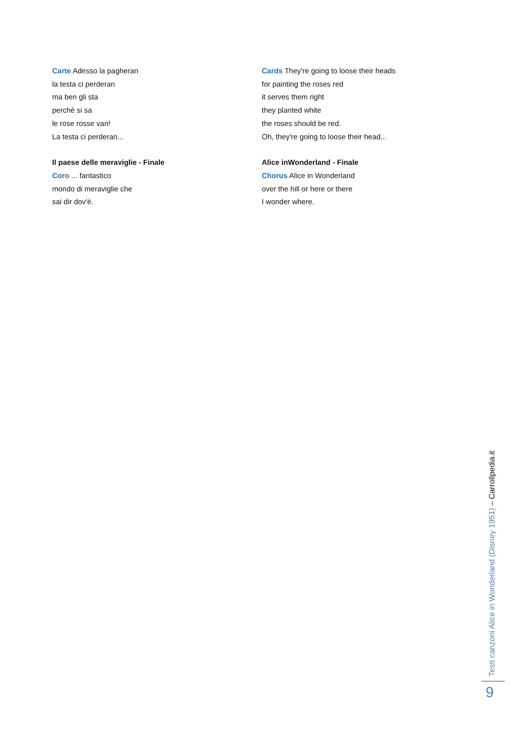Carte Adesso la pagheran
la testa ci perderan
ma ben gli sta
perchè si sa
le rose rosse van!
La testa ci perderan...
Il paese delle meraviglie - Finale
Coro ... fantastico
mondo di meraviglie che
sai dir dov'è.
Cards They're going to loose their heads
for painting the roses red
it serves them right
they planted white
the roses should be red.
Oh, they're going to loose their head...
Alice inWonderland - Finale
Chorus Alice in Wonderland
over the hill or here or there
I wonder where.
Testi canzoni Alice in Wonderland (Disney 1951) – Carrollpedia.it
9